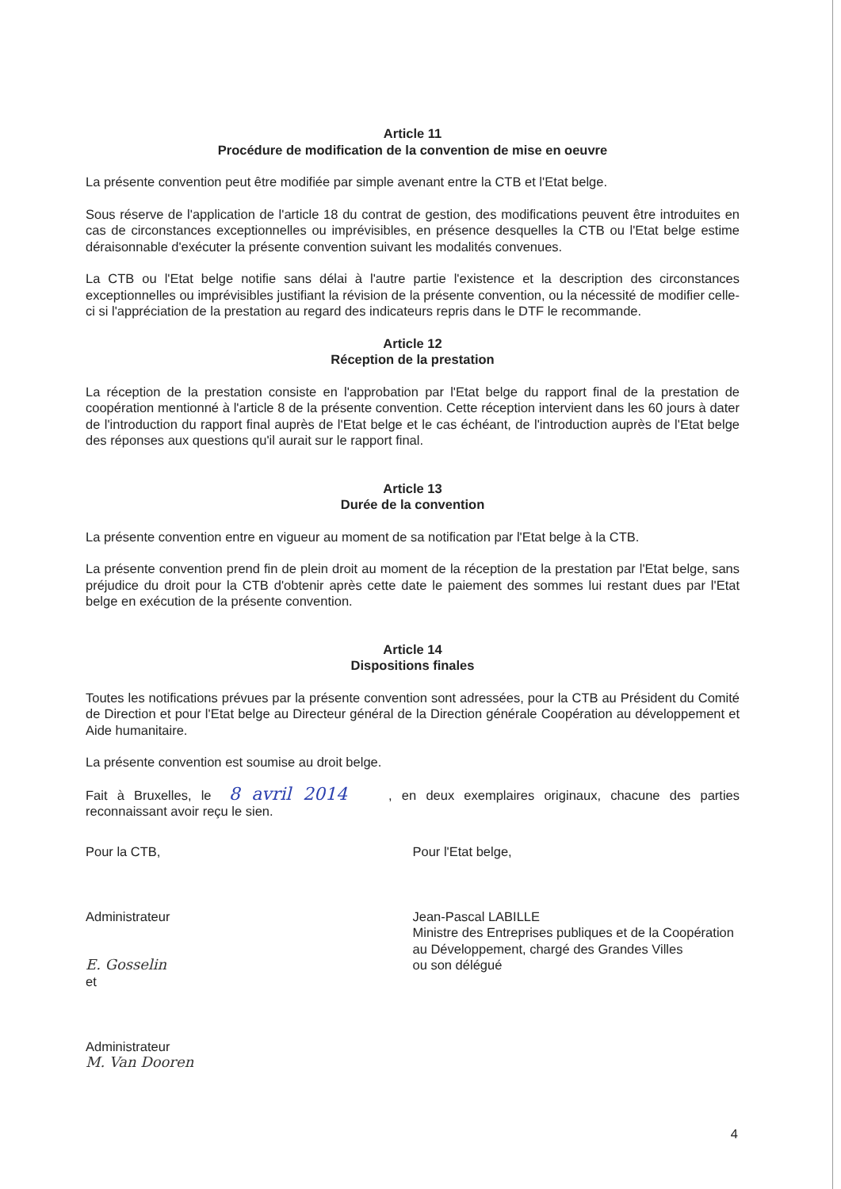Article 11
Procédure de modification de la convention de mise en oeuvre
La présente convention peut être modifiée par simple avenant entre la CTB et l'Etat belge.
Sous réserve de l'application de l'article 18 du contrat de gestion, des modifications peuvent être introduites en cas de circonstances exceptionnelles ou imprévisibles, en présence desquelles la CTB ou l'Etat belge estime déraisonnable d'exécuter la présente convention suivant les modalités convenues.
La CTB ou l'Etat belge notifie sans délai à l'autre partie l'existence et la description des circonstances exceptionnelles ou imprévisibles justifiant la révision de la présente convention, ou la nécessité de modifier celle-ci si l'appréciation de la prestation au regard des indicateurs repris dans le DTF le recommande.
Article 12
Réception de la prestation
La réception de la prestation consiste en l'approbation par l'Etat belge du rapport final de la prestation de coopération mentionné à l'article 8 de la présente convention. Cette réception intervient dans les 60 jours à dater de l'introduction du rapport final auprès de l'Etat belge et le cas échéant, de l'introduction auprès de l'Etat belge des réponses aux questions qu'il aurait sur le rapport final.
Article 13
Durée de la convention
La présente convention entre en vigueur au moment de sa notification par l'Etat belge à la CTB.
La présente convention prend fin de plein droit au moment de la réception de la prestation par l'Etat belge, sans préjudice du droit pour la CTB d'obtenir après cette date le paiement des sommes lui restant dues par l'Etat belge en exécution de la présente convention.
Article 14
Dispositions finales
Toutes les notifications prévues par la présente convention sont adressées, pour la CTB au Président du Comité de Direction et pour l'Etat belge au Directeur général de la Direction générale Coopération au développement et Aide humanitaire.
La présente convention est soumise au droit belge.
Fait à Bruxelles, le 8 avril 2014 , en deux exemplaires originaux, chacune des parties reconnaissant avoir reçu le sien.
Pour la CTB,
Administrateur
E. Gosselin
et
Administrateur
M. Van Dooren
Pour l'Etat belge,
Jean-Pascal LABILLE
Ministre des Entreprises publiques et de la Coopération au Développement, chargé des Grandes Villes
ou son délégué
4